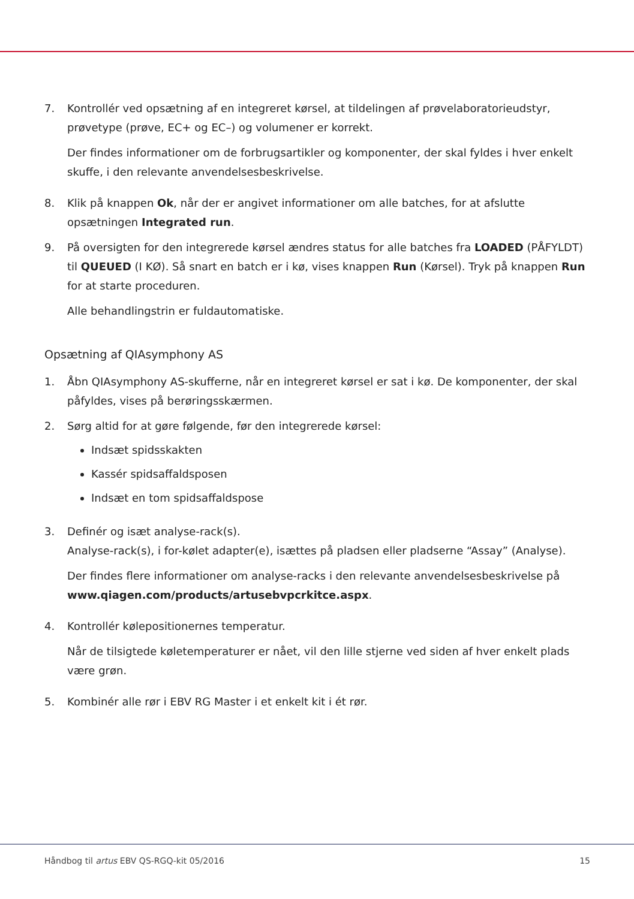7. Kontrollér ved opsætning af en integreret kørsel, at tildelingen af prøvelaboratorieudstyr, prøvetype (prøve, EC+ og EC–) og volumener er korrekt.
Der findes informationer om de forbrugsartikler og komponenter, der skal fyldes i hver enkelt skuffe, i den relevante anvendelsesbeskrivelse.
8. Klik på knappen Ok, når der er angivet informationer om alle batches, for at afslutte opsætningen Integrated run.
9. På oversigten for den integrerede kørsel ændres status for alle batches fra LOADED (PÅFYLDT) til QUEUED (I KØ). Så snart en batch er i kø, vises knappen Run (Kørsel). Tryk på knappen Run for at starte proceduren.
Alle behandlingstrin er fuldautomatiske.
Opsætning af QIAsymphony AS
1. Åbn QIAsymphony AS-skufferne, når en integreret kørsel er sat i kø. De komponenter, der skal påfyldes, vises på berøringsskærmen.
2. Sørg altid for at gøre følgende, før den integrerede kørsel:
Indsæt spidsskakten
Kassér spidsaffaldsposen
Indsæt en tom spidsaffaldspose
3. Definér og isæt analyse-rack(s).
Analyse-rack(s), i for-kølet adapter(e), isættes på pladsen eller pladserne “Assay” (Analyse).
Der findes flere informationer om analyse-racks i den relevante anvendelsesbeskrivelse på www.qiagen.com/products/artusebvpcrkitce.aspx.
4. Kontrollér kølepositionernes temperatur.
Når de tilsigtede køletemperaturer er nået, vil den lille stjerne ved siden af hver enkelt plads være grøn.
5. Kombinér alle rør i EBV RG Master i et enkelt kit i ét rør.
Håndbog til artus EBV QS-RGQ-kit 05/2016 15